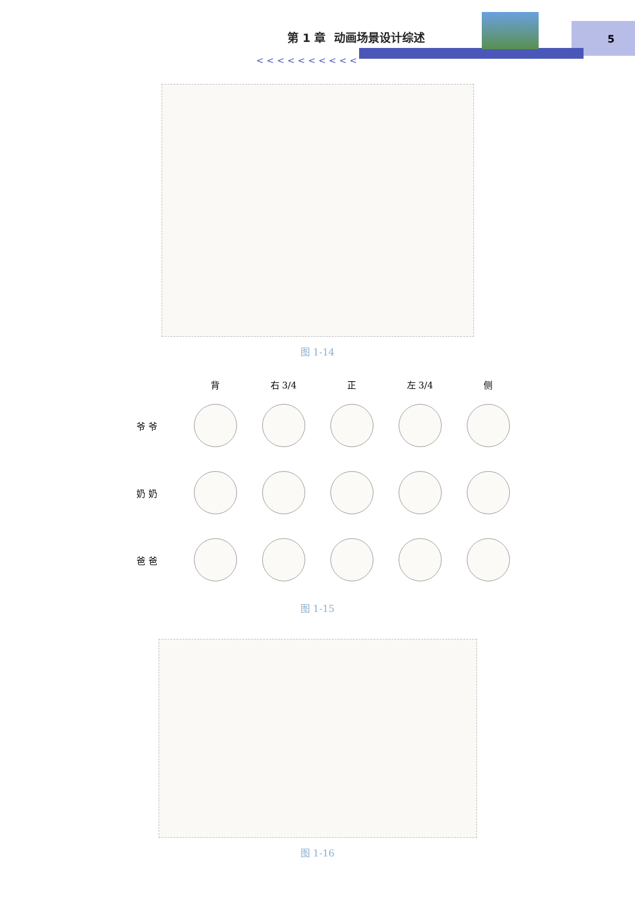第 1 章 动画场景设计综述 5
< < < < < < < < < <
图 1-14
| | 背 | 右 3/4 | 正 | 左 3/4 | 侧 |
| --- | --- | --- | --- | --- | --- |
| 爷 爷 | | | | | |
| 奶 奶 | | | | | |
| 爸 爸 | | | | | |
图 1-15
图 1-16